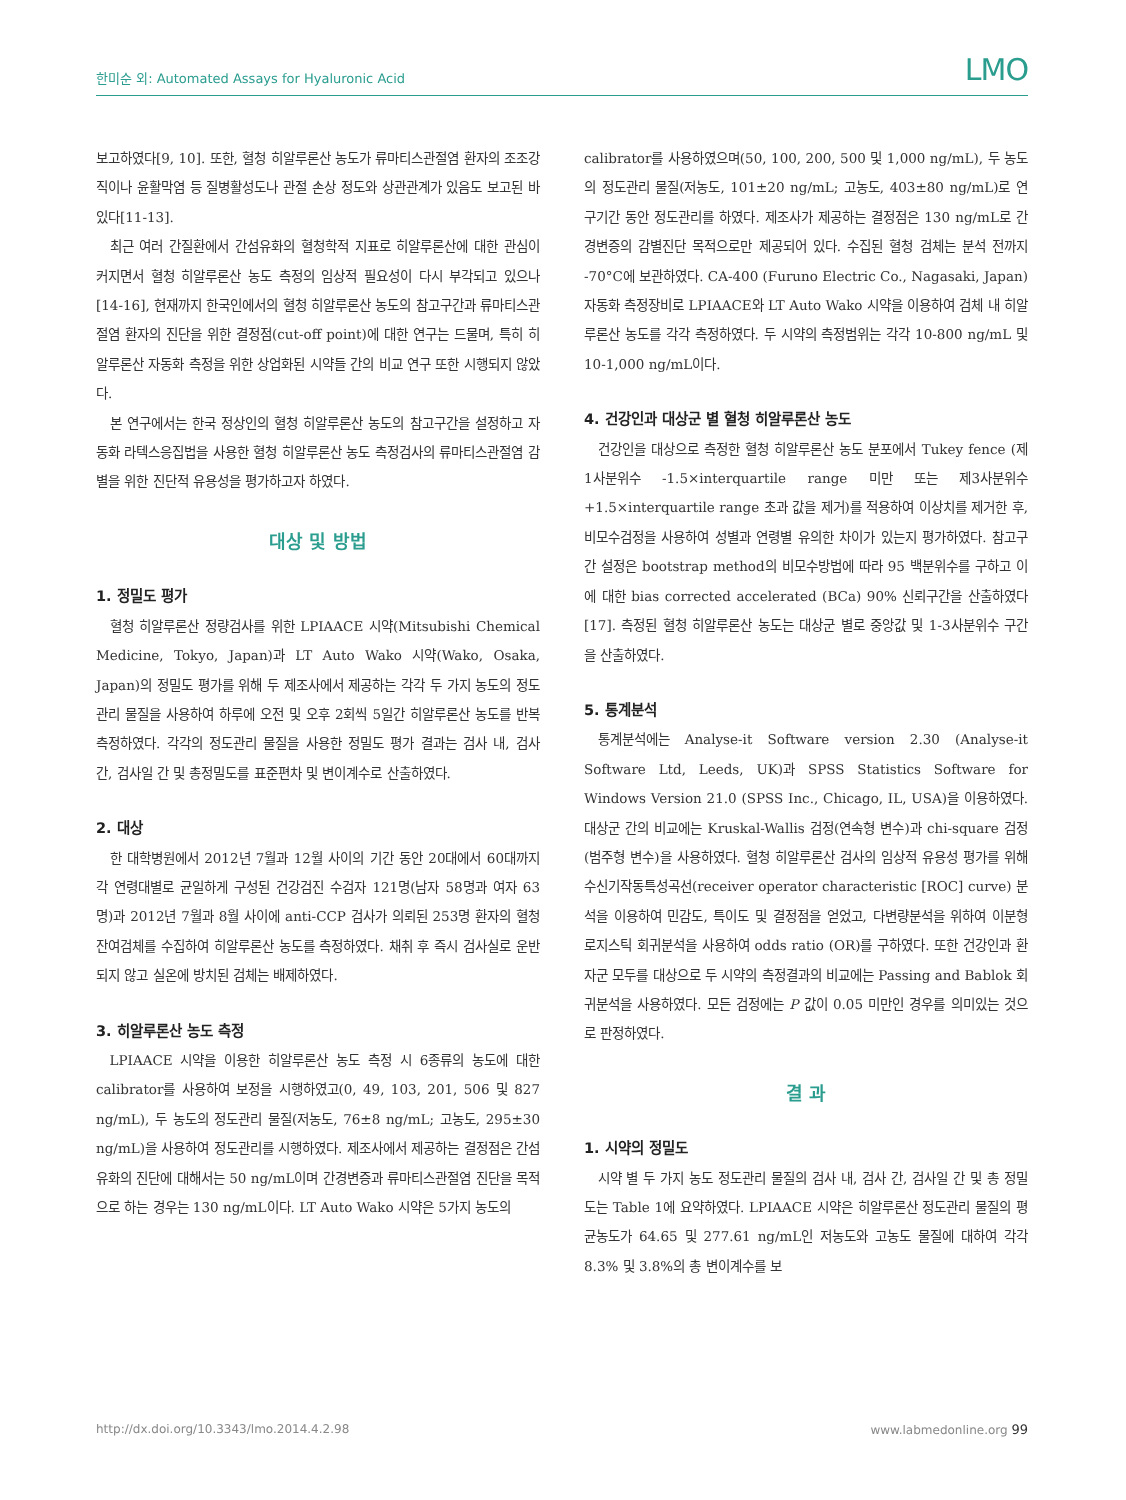한미순 외: Automated Assays for Hyaluronic Acid LMO
보고하였다[9, 10]. 또한, 혈청 히알루론산 농도가 류마티스관절염 환자의 조조강직이나 윤활막염 등 질병활성도나 관절 손상 정도와 상관관계가 있음도 보고된 바 있다[11-13].
최근 여러 간질환에서 간섬유화의 혈청학적 지표로 히알루론산에 대한 관심이 커지면서 혈청 히알루론산 농도 측정의 임상적 필요성이 다시 부각되고 있으나[14-16], 현재까지 한국인에서의 혈청 히알루론산 농도의 참고구간과 류마티스관절염 환자의 진단을 위한 결정점(cut-off point)에 대한 연구는 드물며, 특히 히알루론산 자동화 측정을 위한 상업화된 시약들 간의 비교 연구 또한 시행되지 않았다.
본 연구에서는 한국 정상인의 혈청 히알루론산 농도의 참고구간을 설정하고 자동화 라텍스응집법을 사용한 혈청 히알루론산 농도 측정검사의 류마티스관절염 감별을 위한 진단적 유용성을 평가하고자 하였다.
대상 및 방법
1. 정밀도 평가
혈청 히알루론산 정량검사를 위한 LPIAACE 시약(Mitsubishi Chemical Medicine, Tokyo, Japan)과 LT Auto Wako 시약(Wako, Osaka, Japan)의 정밀도 평가를 위해 두 제조사에서 제공하는 각각 두 가지 농도의 정도관리 물질을 사용하여 하루에 오전 및 오후 2회씩 5일간 히알루론산 농도를 반복 측정하였다. 각각의 정도관리 물질을 사용한 정밀도 평가 결과는 검사 내, 검사 간, 검사일 간 및 총정밀도를 표준편차 및 변이계수로 산출하였다.
2. 대상
한 대학병원에서 2012년 7월과 12월 사이의 기간 동안 20대에서 60대까지 각 연령대별로 균일하게 구성된 건강검진 수검자 121명(남자 58명과 여자 63명)과 2012년 7월과 8월 사이에 anti-CCP 검사가 의뢰된 253명 환자의 혈청 잔여검체를 수집하여 히알루론산 농도를 측정하였다. 채취 후 즉시 검사실로 운반되지 않고 실온에 방치된 검체는 배제하였다.
3. 히알루론산 농도 측정
LPIAACE 시약을 이용한 히알루론산 농도 측정 시 6종류의 농도에 대한 calibrator를 사용하여 보정을 시행하였고(0, 49, 103, 201, 506 및 827 ng/mL), 두 농도의 정도관리 물질(저농도, 76±8 ng/mL; 고농도, 295±30 ng/mL)을 사용하여 정도관리를 시행하였다. 제조사에서 제공하는 결정점은 간섬유화의 진단에 대해서는 50 ng/mL이며 간경변증과 류마티스관절염 진단을 목적으로 하는 경우는 130 ng/mL이다. LT Auto Wako 시약은 5가지 농도의
calibrator를 사용하였으며(50, 100, 200, 500 및 1,000 ng/mL), 두 농도의 정도관리 물질(저농도, 101±20 ng/mL; 고농도, 403±80 ng/mL)로 연구기간 동안 정도관리를 하였다. 제조사가 제공하는 결정점은 130 ng/mL로 간경변증의 감별진단 목적으로만 제공되어 있다. 수집된 혈청 검체는 분석 전까지 -70°C에 보관하였다. CA-400 (Furuno Electric Co., Nagasaki, Japan) 자동화 측정장비로 LPIAACE와 LT Auto Wako 시약을 이용하여 검체 내 히알루론산 농도를 각각 측정하였다. 두 시약의 측정범위는 각각 10-800 ng/mL 및 10-1,000 ng/mL이다.
4. 건강인과 대상군 별 혈청 히알루론산 농도
건강인을 대상으로 측정한 혈청 히알루론산 농도 분포에서 Tukey fence (제1사분위수 -1.5×interquartile range 미만 또는 제3사분위수 +1.5×interquartile range 초과 값을 제거)를 적용하여 이상치를 제거한 후, 비모수검정을 사용하여 성별과 연령별 유의한 차이가 있는지 평가하였다. 참고구간 설정은 bootstrap method의 비모수방법에 따라 95 백분위수를 구하고 이에 대한 bias corrected accelerated (BCa) 90% 신뢰구간을 산출하였다[17]. 측정된 혈청 히알루론산 농도는 대상군 별로 중앙값 및 1-3사분위수 구간을 산출하였다.
5. 통계분석
통계분석에는 Analyse-it Software version 2.30 (Analyse-it Software Ltd, Leeds, UK)과 SPSS Statistics Software for Windows Version 21.0 (SPSS Inc., Chicago, IL, USA)을 이용하였다. 대상군 간의 비교에는 Kruskal-Wallis 검정(연속형 변수)과 chi-square 검정(범주형 변수)을 사용하였다. 혈청 히알루론산 검사의 임상적 유용성 평가를 위해 수신기작동특성곡선(receiver operator characteristic [ROC] curve) 분석을 이용하여 민감도, 특이도 및 결정점을 얻었고, 다변량분석을 위하여 이분형 로지스틱 회귀분석을 사용하여 odds ratio (OR)를 구하였다. 또한 건강인과 환자군 모두를 대상으로 두 시약의 측정결과의 비교에는 Passing and Bablok 회귀분석을 사용하였다. 모든 검정에는 P 값이 0.05 미만인 경우를 의미있는 것으로 판정하였다.
결 과
1. 시약의 정밀도
시약 별 두 가지 농도 정도관리 물질의 검사 내, 검사 간, 검사일 간 및 총 정밀도는 Table 1에 요약하였다. LPIAACE 시약은 히알루론산 정도관리 물질의 평균농도가 64.65 및 277.61 ng/mL인 저농도와 고농도 물질에 대하여 각각 8.3% 및 3.8%의 총 변이계수를 보
http://dx.doi.org/10.3343/lmo.2014.4.2.98 www.labmedonline.org 99